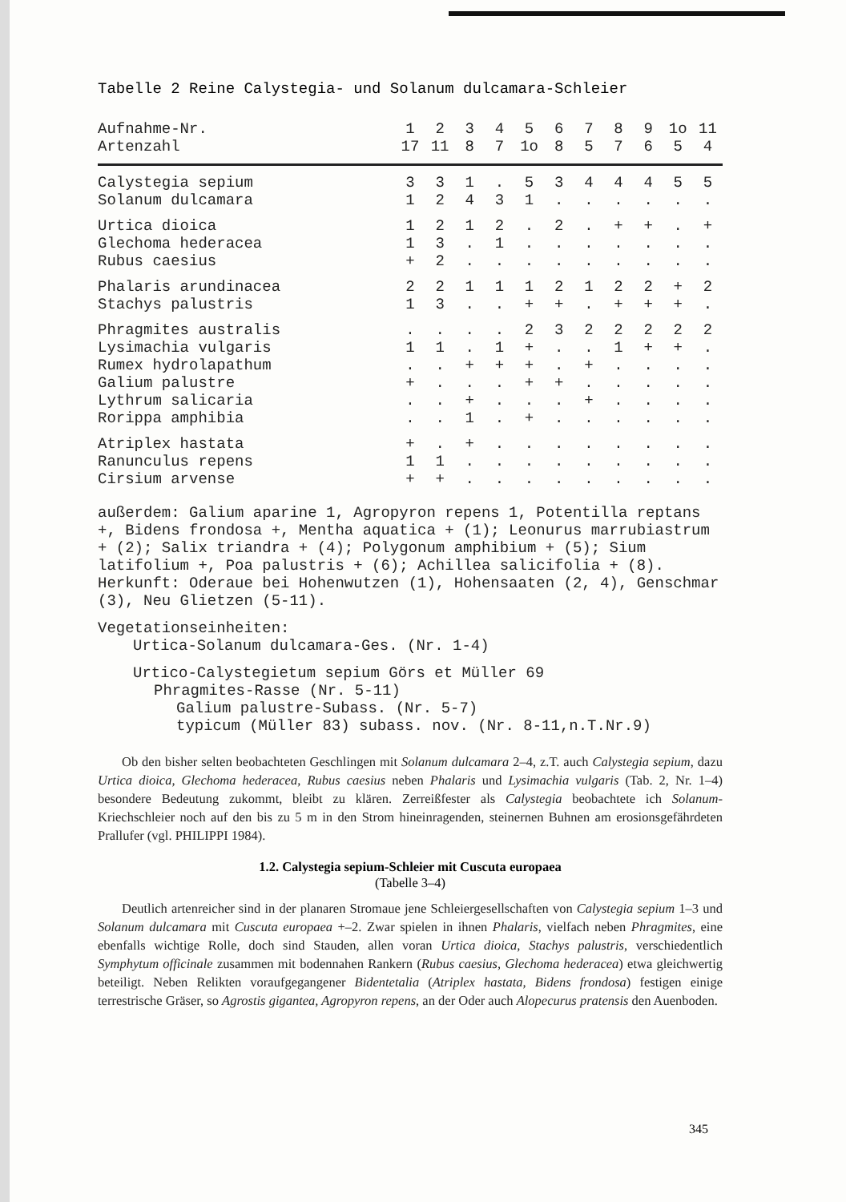Tabelle 2 Reine Calystegia- und Solanum dulcamara-Schleier
| Aufnahme-Nr. | 1 | 2 | 3 | 4 | 5 | 6 | 7 | 8 | 9 | 1o | 11 |
| --- | --- | --- | --- | --- | --- | --- | --- | --- | --- | --- | --- |
| Artenzahl | 17 | 11 | 8 | 7 | 1o | 8 | 5 | 7 | 6 | 5 | 4 |
| Calystegia sepium | 3 | 3 | 1 | . | 5 | 3 | 4 | 4 | 4 | 5 | 5 |
| Solanum dulcamara | 1 | 2 | 4 | 3 | 1 | . | . | . | . | . | . |
| Urtica dioica | 1 | 2 | 1 | 2 | . | 2 | . | + | + | . | + |
| Glechoma hederacea | 1 | 3 | . | 1 | . | . | . | . | . | . | . |
| Rubus caesius | + | 2 | . | . | . | . | . | . | . | . | . |
| Phalaris arundinacea | 2 | 2 | 1 | 1 | 1 | 2 | 1 | 2 | 2 | + | 2 |
| Stachys palustris | 1 | 3 | . | . | + | + | . | + | + | + | . |
| Phragmites australis | . | . | . | . | 2 | 3 | 2 | 2 | 2 | 2 | 2 |
| Lysimachia vulgaris | 1 | 1 | . | 1 | + | . | . | 1 | + | + | . |
| Rumex hydrolapathum | . | . | + | + | + | . | + | . | . | . | . |
| Galium palustre | + | . | . | . | + | + | . | . | . | . | . |
| Lythrum salicaria | . | . | + | . | . | . | + | . | . | . | . |
| Rorippa amphibia | . | . | 1 | . | + | . | . | . | . | . | . |
| Atriplex hastata | + | . | + | . | . | . | . | . | . | . | . |
| Ranunculus repens | 1 | 1 | . | . | . | . | . | . | . | . | . |
| Cirsium arvense | + | + | . | . | . | . | . | . | . | . | . |
außerdem: Galium aparine 1, Agropyron repens 1, Potentilla reptans +, Bidens frondosa +, Mentha aquatica + (1); Leonurus marrubiastrum + (2); Salix triandra + (4); Polygonum amphibium + (5); Sium latifolium +, Poa palustris + (6); Achillea salicifolia + (8).
Herkunft: Oderaue bei Hohenwutzen (1), Hohensaaten (2, 4), Genschmar (3), Neu Glietzen (5-11).
Vegetationseinheiten:
Urtica-Solanum dulcamara-Ges. (Nr. 1-4)
Urtico-Calystegietum sepium Görs et Müller 69
Phragmites-Rasse (Nr. 5-11)
Galium palustre-Subass. (Nr. 5-7)
typicum (Müller 83) subass. nov. (Nr. 8-11,n.T.Nr.9)
Ob den bisher selten beobachteten Geschlingen mit Solanum dulcamara 2–4, z.T. auch Calystegia sepium, dazu Urtica dioica, Glechoma hederacea, Rubus caesius neben Phalaris und Lysimachia vulgaris (Tab. 2, Nr. 1–4) besondere Bedeutung zukommt, bleibt zu klären. Zerreißfester als Calystegia beobachtete ich Solanum-Kriechschleier noch auf den bis zu 5 m in den Strom hineinragenden, steinernen Buhnen am erosionsgefährdeten Prallufer (vgl. PHILIPPI 1984).
1.2. Calystegia sepium-Schleier mit Cuscuta europaea
(Tabelle 3–4)
Deutlich artenreicher sind in der planaren Stromaue jene Schleiergesellschaften von Calystegia sepium 1–3 und Solanum dulcamara mit Cuscuta europaea +–2. Zwar spielen in ihnen Phalaris, vielfach neben Phragmites, eine ebenfalls wichtige Rolle, doch sind Stauden, allen voran Urtica dioica, Stachys palustris, verschiedentlich Symphytum officinale zusammen mit bodennahen Rankern (Rubus caesius, Glechoma hederacea) etwa gleichwertig beteiligt. Neben Relikten voraufgegangener Bidentetalia (Atriplex hastata, Bidens frondosa) festigen einige terrestrische Gräser, so Agrostis gigantea, Agropyron repens, an der Oder auch Alopecurus pratensis den Auenboden.
345